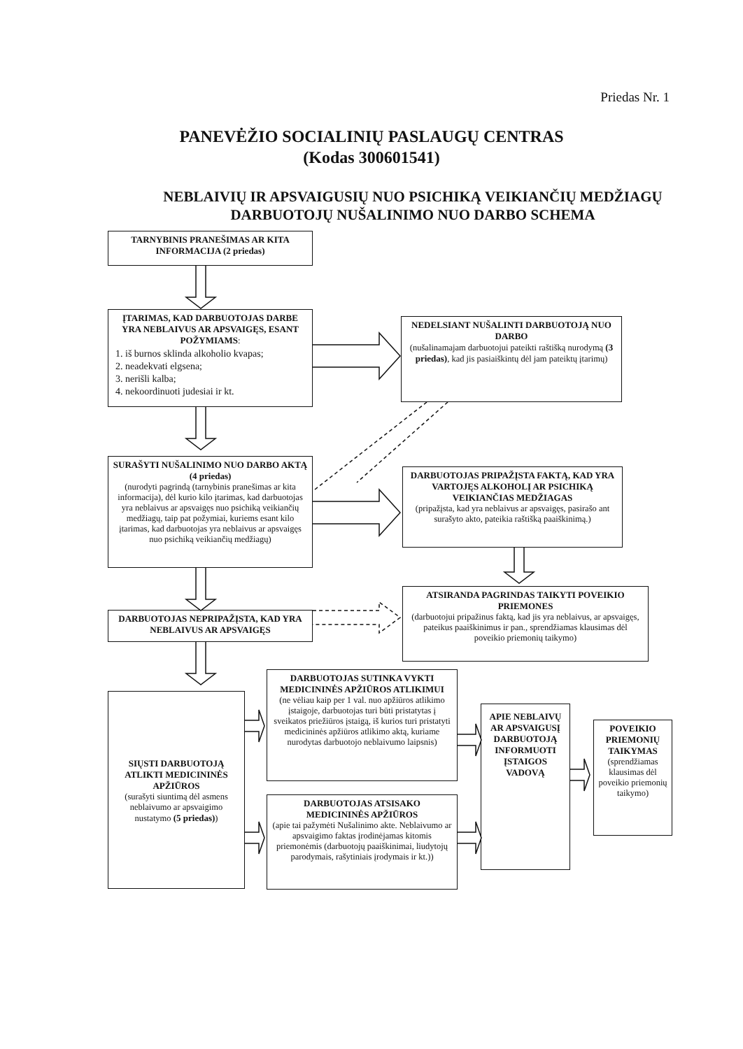Priedas Nr. 1
PANEVĖŽIO SOCIALINIŲ PASLAUGŲ CENTRAS
(Kodas 300601541)
NEBLAIVIŲ IR APSVAIGUSIŲ NUO PSICHIKĄ VEIKIANČIŲ MEDŽIAGŲ DARBUOTOJŲ NUŠALINIMO NUO DARBO SCHEMA
TARNYBINIS PRANEŠIMAS AR KITA INFORMACIJA (2 priedas)
ĮTARIMAS, KAD DARBUOTOJAS DARBE YRA NEBLAIVUS AR APSVAIGĘS, ESANT POŽYMIAMS:
1. iš burnos sklinda alkoholio kvapas;
2. neadekvati elgsena;
3. nerišli kalba;
4. nekoordinuoti judesiai ir kt.
NEDELSIANT NUŠALINTI DARBUOTOJĄ NUO DARBO
(nušalinamajam darbuotojui pateikti raštišką nurodymą (3 priedas), kad jis pasiaiškintų dėl jam pateiktų įtarimų)
SURAŠYTI NUŠALINIMO NUO DARBO AKTĄ (4 priedas)
(nurodyti pagrindą (tarnybinis pranešimas ar kita informacija), dėl kurio kilo įtarimas, kad darbuotojas yra neblaivus ar apsvaigęs nuo psichiką veikiančių medžiagų, taip pat požymiai, kuriems esant kilo įtarimas, kad darbuotojas yra neblaivus ar apsvaigęs nuo psichiką veikiančių medžiagų)
DARBUOTOJAS PRIPAŽĮSTA FAKTĄ, KAD YRA VARTOJĘS ALKOHOLĮ AR PSICHIKĄ VEIKIANČIAS MEDŽIAGAS
(pripažįsta, kad yra neblaivus ar apsvaigęs, pasirašo ant surašyto akto, pateikia raštišką paaiškinimą.)
DARBUOTOJAS NEPRIPAŽĮSTA, KAD YRA NEBLAIVUS AR APSVAIGĘS
ATSIRANDA PAGRINDAS TAIKYTI POVEIKIO PRIEMONES
(darbuotojui pripažinus faktą, kad jis yra neblaivus, ar apsvaigęs, pateikus paaiškinimus ir pan., sprendžiamas klausimas dėl poveikio priemonių taikymo)
SIŲSTI DARBUOTOJĄ ATLIKTI MEDICININĖS APŽIŪROS
(surašyti siuntimą dėl asmens neblaivumo ar apsvaigimo nustatymo (5 priedas))
DARBUOTOJAS SUTINKA VYKTI MEDICININĖS APŽIŪROS ATLIKIMUI
(ne vėliau kaip per 1 val. nuo apžiūros atlikimo įstaigoje, darbuotojas turi būti pristatytas į sveikatos priežiūros įstaigą, iš kurios turi pristatyti medicininės apžiūros atlikimo aktą, kuriame nurodytas darbuotojo neblaivumo laipsnis)
DARBUOTOJAS ATSISAKO MEDICININĖS APŽIŪROS
(apie tai pažymėti Nušalinimo akte. Neblaivumo ar apsvaigimo faktas įrodinėjamas kitomis priemonėmis (darbuotojų paaiškinimai, liudytojų parodymais, rašytiniais įrodymais ir kt.))
APIE NEBLAIVŲ AR APSVAIGUSĮ DARBUOTOJĄ INFORMUOTI ĮSTAIGOS VADOVĄ
POVEIKIO PRIEMONIŲ TAIKYMAS
(sprendžiamas klausimas dėl poveikio priemonių taikymo)